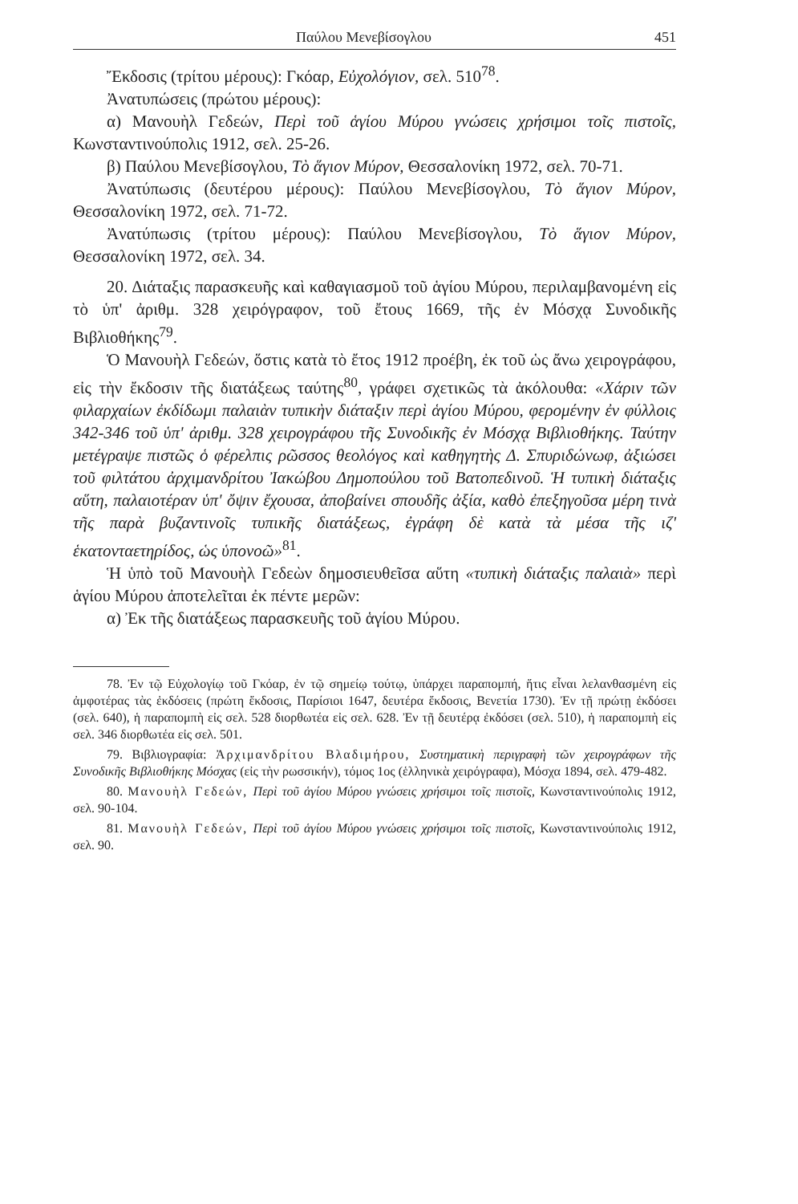Παύλου Μενεβίσογλου 451
Ἔκδοσις (τρίτου μέρους): Γκόαρ, Εὐχολόγιον, σελ. 510<sup>78</sup>.
Ἀνατυπώσεις (πρώτου μέρους):
α) Μανουὴλ Γεδεών, Περὶ τοῦ ἁγίου Μύρου γνώσεις χρήσιμοι τοῖς πιστοῖς, Κωνσταντινούπολις 1912, σελ. 25-26.
β) Παύλου Μενεβίσογλου, Τὸ ἅγιον Μύρον, Θεσσαλονίκη 1972, σελ. 70-71.
Ἀνατύπωσις (δευτέρου μέρους): Παύλου Μενεβίσογλου, Τὸ ἅγιον Μύρον, Θεσσαλονίκη 1972, σελ. 71-72.
Ἀνατύπωσις (τρίτου μέρους): Παύλου Μενεβίσογλου, Τὸ ἅγιον Μύρον, Θεσσαλονίκη 1972, σελ. 34.
20. Διάταξις παρασκευῆς καὶ καθαγιασμοῦ τοῦ ἁγίου Μύρου, περιλαμβανομένη εἰς τὸ ὑπ' ἀριθμ. 328 χειρόγραφον, τοῦ ἔτους 1669, τῆς ἐν Μόσχᾳ Συνοδικῆς Βιβλιοθήκης<sup>79</sup>.
Ὁ Μανουὴλ Γεδεών, ὅστις κατὰ τὸ ἔτος 1912 προέβη, ἐκ τοῦ ὡς ἄνω χειρογράφου, εἰς τὴν ἔκδοσιν τῆς διατάξεως ταύτης<sup>80</sup>, γράφει σχετικῶς τὰ ἀκόλουθα: «Χάριν τῶν φιλαρχαίων ἐκδίδωμι παλαιὰν τυπικὴν διάταξιν περὶ ἁγίου Μύρου, φερομένην ἐν φύλλοις 342-346 τοῦ ὑπ' ἀριθμ. 328 χειρογράφου τῆς Συνοδικῆς ἐν Μόσχᾳ Βιβλιοθήκης. Ταύτην μετέγραψε πιστῶς ὁ φέρελπις ρῶσσος θεολόγος καὶ καθηγητὴς Δ. Σπυριδώνωφ, ἀξιώσει τοῦ φιλτάτου ἀρχιμανδρίτου Ἰακώβου Δημοπούλου τοῦ Βατοπεδινοῦ. Ἡ τυπικὴ διάταξις αὕτη, παλαιοτέραν ὑπ' ὄψιν ἔχουσα, ἀποβαίνει σπουδῆς ἀξία, καθὸ ἐπεξηγοῦσα μέρη τινὰ τῆς παρὰ βυζαντινοῖς τυπικῆς διατάξεως, ἐγράφη δὲ κατὰ τὰ μέσα τῆς ιζ' ἑκατονταετηρίδος, ὡς ὑπονοῶ»<sup>81</sup>.
Ἡ ὑπὸ τοῦ Μανουὴλ Γεδεὼν δημοσιευθεῖσα αὕτη «τυπικὴ διάταξις παλαιὰ» περὶ ἁγίου Μύρου ἀποτελεῖται ἐκ πέντε μερῶν:
α) Ἐκ τῆς διατάξεως παρασκευῆς τοῦ ἁγίου Μύρου.
78. Ἐν τῷ Εὐχολογίῳ τοῦ Γκόαρ, ἐν τῷ σημείῳ τούτῳ, ὑπάρχει παραπομπή, ἥτις εἶναι λελανθασμένη εἰς ἀμφοτέρας τὰς ἐκδόσεις (πρώτη ἔκδοσις, Παρίσιοι 1647, δευτέρα ἔκδοσις, Βενετία 1730). Ἐν τῇ πρώτῃ ἐκδόσει (σελ. 640), ἡ παραπομπὴ εἰς σελ. 528 διορθωτέα εἰς σελ. 628. Ἐν τῇ δευτέρᾳ ἐκδόσει (σελ. 510), ἡ παραπομπὴ εἰς σελ. 346 διορθωτέα εἰς σελ. 501.
79. Βιβλιογραφία: Ἀρχιμανδρίτου Βλαδιμήρου, Συστηματικὴ περιγραφὴ τῶν χειρογράφων τῆς Συνοδικῆς Βιβλιοθήκης Μόσχας (εἰς τὴν ρωσσικήν), τόμος 1ος (ἑλληνικὰ χειρόγραφα), Μόσχα 1894, σελ. 479-482.
80. Μανουὴλ Γεδεών, Περὶ τοῦ ἁγίου Μύρου γνώσεις χρήσιμοι τοῖς πιστοῖς, Κωνσταντινούπολις 1912, σελ. 90-104.
81. Μανουὴλ Γεδεών, Περὶ τοῦ ἁγίου Μύρου γνώσεις χρήσιμοι τοῖς πιστοῖς, Κωνσταντινούπολις 1912, σελ. 90.